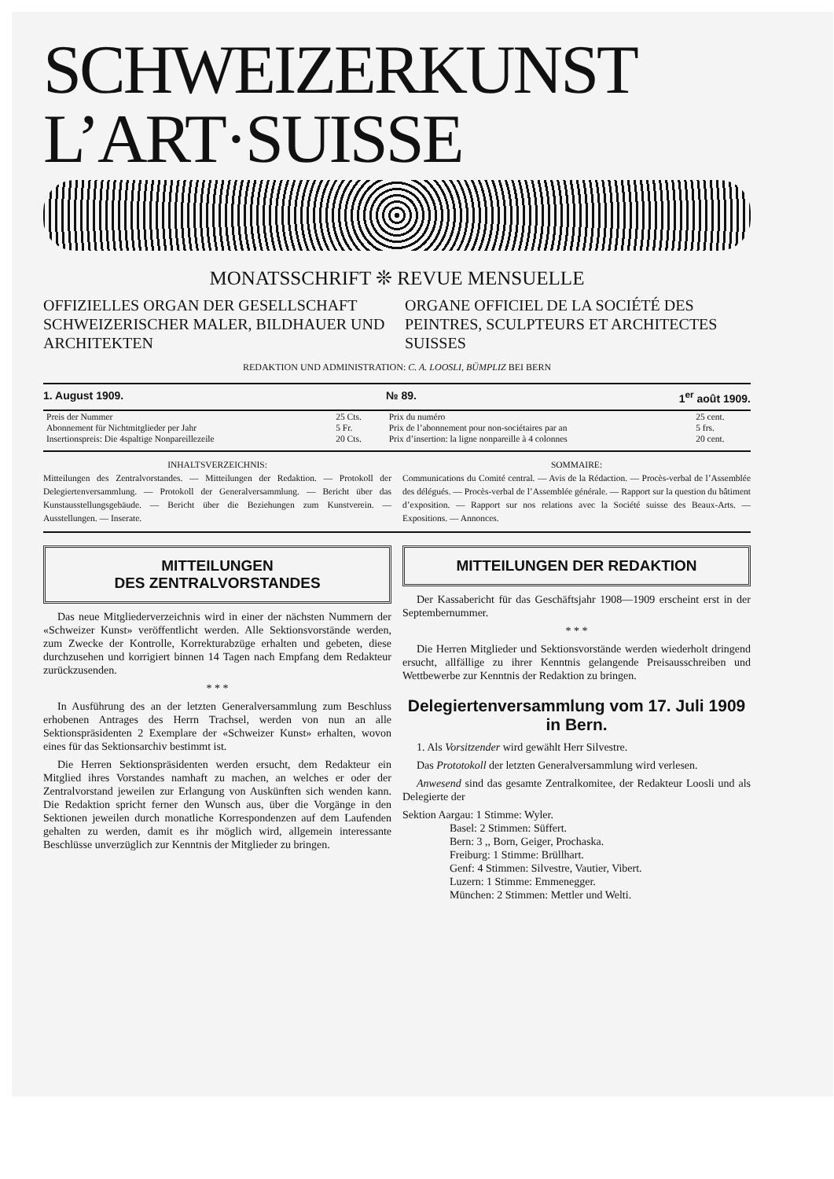SCHWEIZERKUNST
L’ART·SUISSE
MONATSSCHRIFT ❊ REVUE MENSUELLE
OFFIZIELLES ORGAN DER GESELLSCHAFT SCHWEIZERISCHER MALER, BILDHAUER UND ARCHITEKTEN
ORGANE OFFICIEL DE LA SOCIÉTÉ DES PEINTRES, SCULPTEURS ET ARCHITECTES SUISSES
REDAKTION UND ADMINISTRATION: C. A. LOOSLI, BÜMPLIZ BEI BERN
1. August 1909. № 89. 1<sup>er</sup> août 1909.
| Preis der Nummer | 25 Cts. | Prix du numéro | 25 cent. |
| Abonnement für Nichtmitglieder per Jahr | 5 Fr. | Prix de l’abonnement pour non-sociétaires par an | 5 frs. |
| Insertionspreis: Die 4spaltige Nonpareillezeile | 20 Cts. | Prix d’insertion: la ligne nonpareille à 4 colonnes | 20 cent. |
INHALTSVERZEICHNIS:
Mitteilungen des Zentralvorstandes. — Mitteilungen der Redaktion. — Protokoll der Delegiertenversammlung. — Protokoll der Generalversammlung. — Bericht über das Kunstausstellungsgebäude. — Bericht über die Beziehungen zum Kunstverein. — Ausstellungen. — Inserate.
SOMMAIRE:
Communications du Comité central. — Avis de la Rédaction. — Procès-verbal de l’Assemblée des délégués. — Procès-verbal de l’Assemblée générale. — Rapport sur la question du bâtiment d’exposition. — Rapport sur nos relations avec la Société suisse des Beaux-Arts. — Expositions. — Annonces.
MITTEILUNGEN
DES ZENTRALVORSTANDES
Das neue Mitgliederverzeichnis wird in einer der nächsten Nummern der «Schweizer Kunst» veröffentlicht werden. Alle Sektionsvorstände werden, zum Zwecke der Kontrolle, Korrekturabzüge erhalten und gebeten, diese durchzusehen und korrigiert binnen 14 Tagen nach Empfang dem Redakteur zurückzusenden.
* * *
In Ausführung des an der letzten Generalversammlung zum Beschluss erhobenen Antrages des Herrn Trachsel, werden von nun an alle Sektionspräsidenten 2 Exemplare der «Schweizer Kunst» erhalten, wovon eines für das Sektionsarchiv bestimmt ist.
Die Herren Sektionspräsidenten werden ersucht, dem Redakteur ein Mitglied ihres Vorstandes namhaft zu machen, an welches er oder der Zentralvorstand jeweilen zur Erlangung von Auskünften sich wenden kann. Die Redaktion spricht ferner den Wunsch aus, über die Vorgänge in den Sektionen jeweilen durch monatliche Korrespondenzen auf dem Laufenden gehalten zu werden, damit es ihr möglich wird, allgemein interessante Beschlüsse unverzüglich zur Kenntnis der Mitglieder zu bringen.
MITTEILUNGEN DER REDAKTION
Der Kassabericht für das Geschäftsjahr 1908—1909 erscheint erst in der Septembernummer.
* * *
Die Herren Mitglieder und Sektionsvorstände werden wiederholt dringend ersucht, allfällige zu ihrer Kenntnis gelangende Preisausschreiben und Wettbewerbe zur Kenntnis der Redaktion zu bringen.
Delegiertenversammlung vom 17. Juli 1909 in Bern.
1. Als Vorsitzender wird gewählt Herr Silvestre.
Das Prototokoll der letzten Generalversammlung wird verlesen.
Anwesend sind das gesamte Zentralkomitee, der Redakteur Loosli und als Delegierte der
Sektion Aargau: 1 Stimme: Wyler.
Basel: 2 Stimmen: Süffert.
Bern: 3 ,, Born, Geiger, Prochaska.
Freiburg: 1 Stimme: Brüllhart.
Genf: 4 Stimmen: Silvestre, Vautier, Vibert.
Luzern: 1 Stimme: Emmenegger.
München: 2 Stimmen: Mettler und Welti.